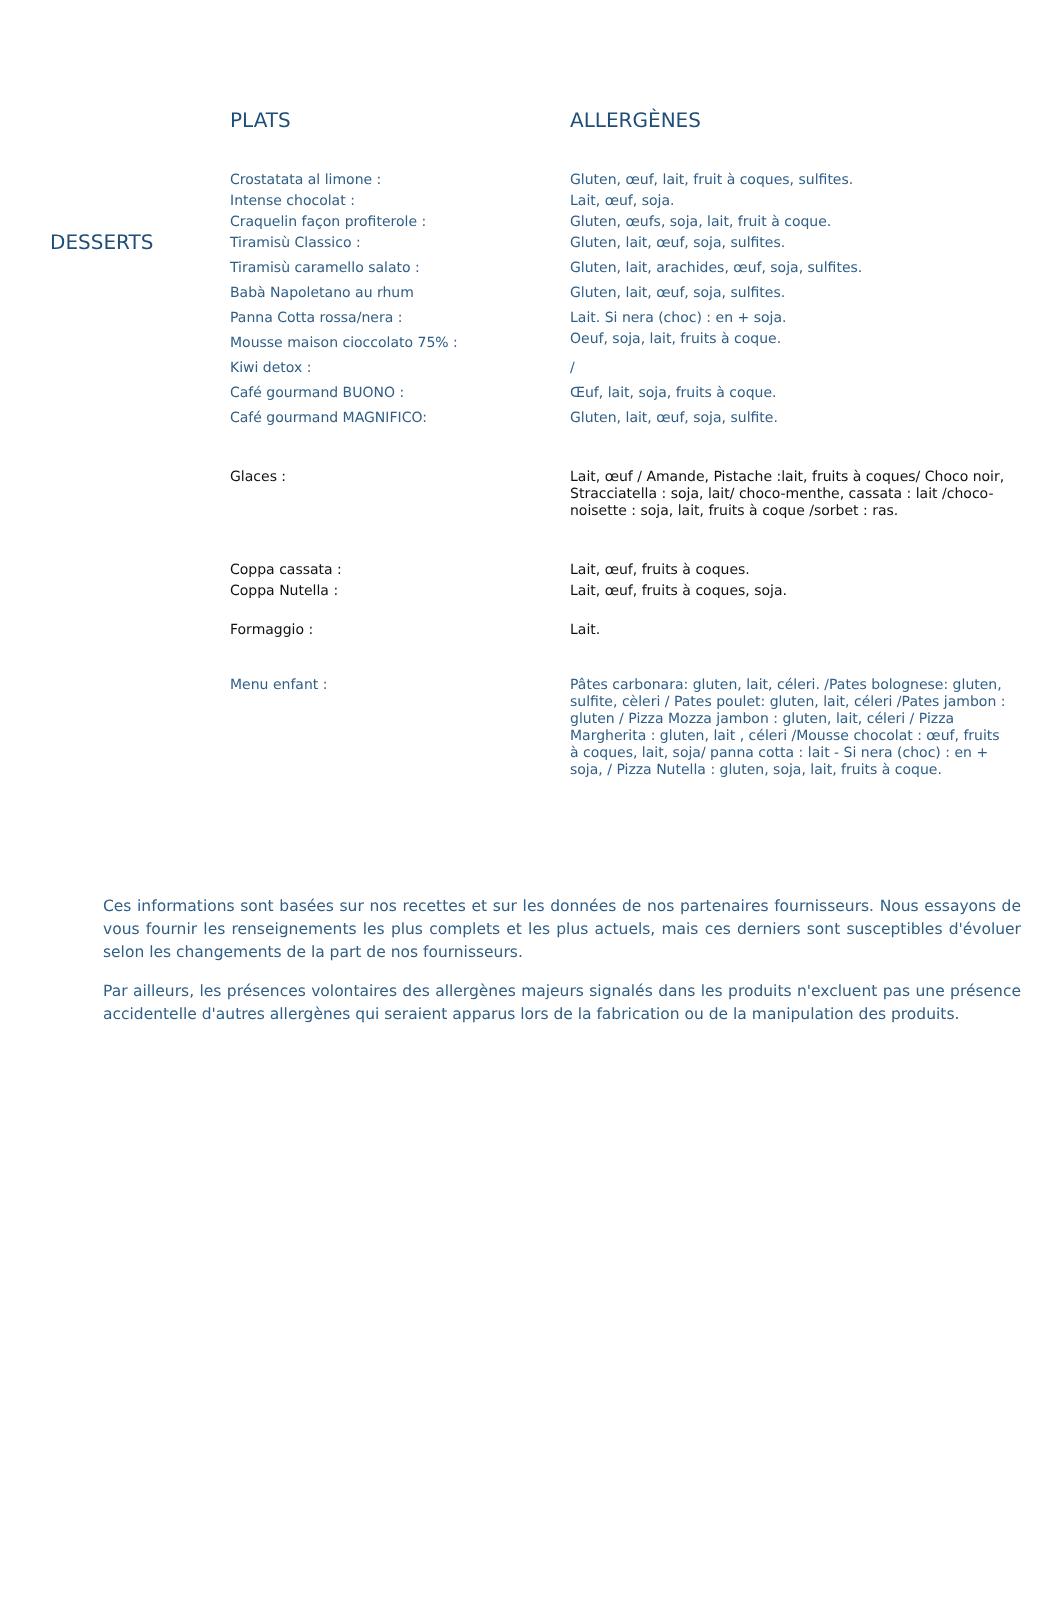| | PLATS | ALLERGÈNES |
| --- | --- | --- |
| | Crostatata al limone : | Gluten, œuf, lait, fruit à coques, sulfites. |
| | Intense chocolat : | Lait, œuf, soja. |
| | Craquelin façon profiterole : | Gluten, œufs, soja, lait, fruit à coque. |
| DESSERTS | Tiramisù Classico : | Gluten, lait, œuf, soja, sulfites. |
| | Tiramisù caramello salato : | Gluten, lait, arachides, œuf, soja, sulfites. |
| | Babà Napoletano au rhum | Gluten, lait, œuf, soja, sulfites. |
| | Panna Cotta rossa/nera : | Lait. Si nera (choc) : en + soja. |
| | Mousse maison cioccolato 75% : | Oeuf, soja, lait, fruits à coque. |
| | Kiwi detox : | / |
| | Café gourmand BUONO : | Œuf, lait, soja, fruits à coque. |
| | Café gourmand MAGNIFICO: | Gluten, lait, œuf, soja, sulfite. |
| | Glaces : | Lait, œuf / Amande, Pistache :lait, fruits à coques/ Choco noir, Stracciatella : soja, lait/ choco-menthe, cassata : lait /choco-noisette : soja, lait, fruits à coque /sorbet : ras. |
| | Coppa cassata : | Lait, œuf, fruits à coques. |
| | Coppa Nutella : | Lait, œuf, fruits à coques, soja. |
| | Formaggio : | Lait. |
| | Menu enfant : | Pâtes carbonara: gluten, lait, céleri. /Pates bolognese: gluten, sulfite, cèleri / Pates poulet: gluten, lait, céleri /Pates jambon : gluten / Pizza Mozza jambon : gluten, lait, céleri / Pizza Margherita : gluten, lait , céleri /Mousse chocolat : œuf, fruits à coques, lait, soja/ panna cotta : lait - Si nera (choc) : en + soja, / Pizza Nutella : gluten, soja, lait, fruits à coque. |
Ces informations sont basées sur nos recettes et sur les données de nos partenaires fournisseurs. Nous essayons de vous fournir les renseignements les plus complets et les plus actuels, mais ces derniers sont susceptibles d'évoluer selon les changements de la part de nos fournisseurs.
Par ailleurs, les présences volontaires des allergènes majeurs signalés dans les produits n'excluent pas une présence accidentelle d'autres allergènes qui seraient apparus lors de la fabrication ou de la manipulation des produits.